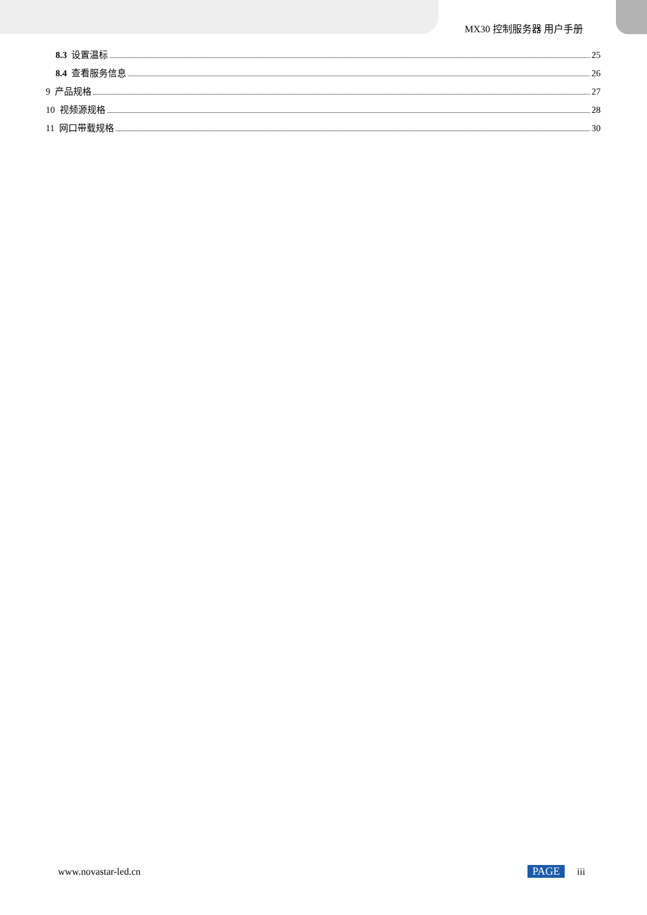MX30 控制服务器 用户手册
8.3 设置温标 25
8.4 查看服务信息 26
9 产品规格 27
10 视频源规格 28
11 网口带载规格 30
www.novastar-led.cn PAGE iii